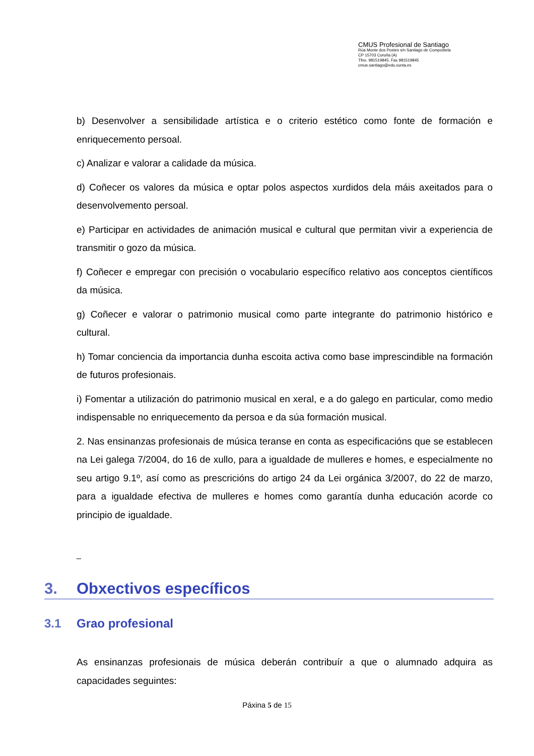CMUS Profesional de Santiago
Rúa Monte dos Postes s/n Santiago de Compostela
CP 15703 Coruña (A)
Tfno. 981519845, Fax 981519845
cmus.santiago@edu.xunta.es
b) Desenvolver a sensibilidade artística e o criterio estético como fonte de formación e enriquecemento persoal.
c) Analizar e valorar a calidade da música.
d) Coñecer os valores da música e optar polos aspectos xurdidos dela máis axeitados para o desenvolvemento persoal.
e) Participar en actividades de animación musical e cultural que permitan vivir a experiencia de transmitir o gozo da música.
f) Coñecer e empregar con precisión o vocabulario específico relativo aos conceptos científicos da música.
g) Coñecer e valorar o patrimonio musical como parte integrante do patrimonio histórico e cultural.
h) Tomar conciencia da importancia dunha escoita activa como base imprescindible na formación de futuros profesionais.
i) Fomentar a utilización do patrimonio musical en xeral, e a do galego en particular, como medio indispensable no enriquecemento da persoa e da súa formación musical.
2. Nas ensinanzas profesionais de música teranse en conta as especificacións que se establecen na Lei galega 7/2004, do 16 de xullo, para a igualdade de mulleres e homes, e especialmente no seu artigo 9.1º, así como as prescricións do artigo 24 da Lei orgánica 3/2007, do 22 de marzo, para a igualdade efectiva de mulleres e homes como garantía dunha educación acorde co principio de igualdade.
_
3. Obxectivos específicos
3.1 Grao profesional
As ensinanzas profesionais de música deberán contribuír a que o alumnado adquira as capacidades seguintes:
Páxina 5 de 15